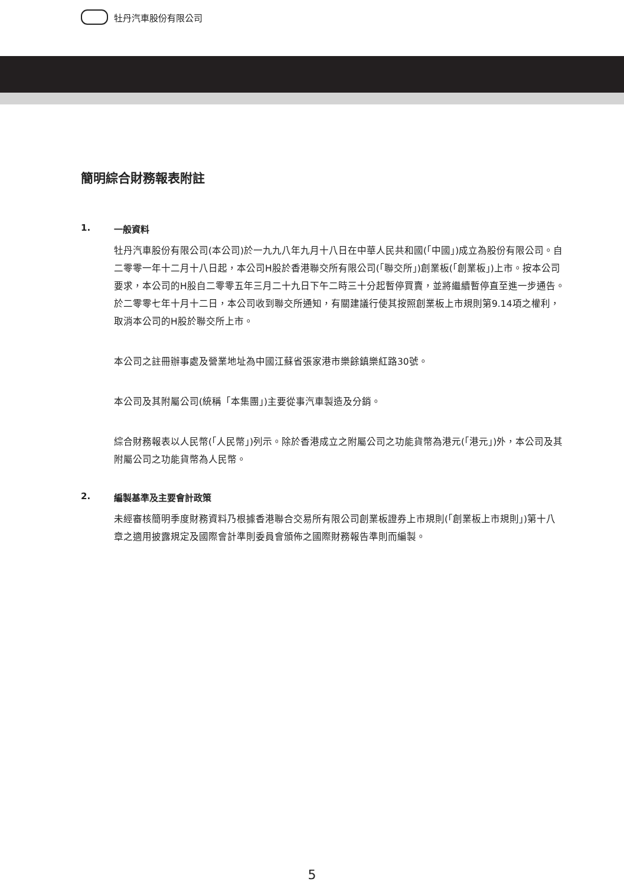牡丹汽車股份有限公司
簡明綜合財務報表附註
1. 一般資料
牡丹汽車股份有限公司(本公司)於一九九八年九月十八日在中華人民共和國(「中國」)成立為股份有限公司。自二零零一年十二月十八日起，本公司H股於香港聯交所有限公司(「聯交所」)創業板(「創業板」)上市。按本公司要求，本公司的H股自二零零五年三月二十九日下午二時三十分起暫停買賣，並將繼續暫停直至進一步通告。於二零零七年十月十二日，本公司收到聯交所通知，有關建議行使其按照創業板上市規則第9.14項之權利，取消本公司的H股於聯交所上市。
本公司之註冊辦事處及營業地址為中國江蘇省張家港市樂餘鎮樂紅路30號。
本公司及其附屬公司(統稱「本集團」)主要從事汽車製造及分銷。
綜合財務報表以人民幣(「人民幣」)列示。除於香港成立之附屬公司之功能貨幣為港元(「港元」)外，本公司及其附屬公司之功能貨幣為人民幣。
2. 編製基準及主要會計政策
未經審核簡明季度財務資料乃根據香港聯合交易所有限公司創業板證券上市規則(「創業板上市規則」)第十八章之適用披露規定及國際會計準則委員會頒佈之國際財務報告準則而編製。
5